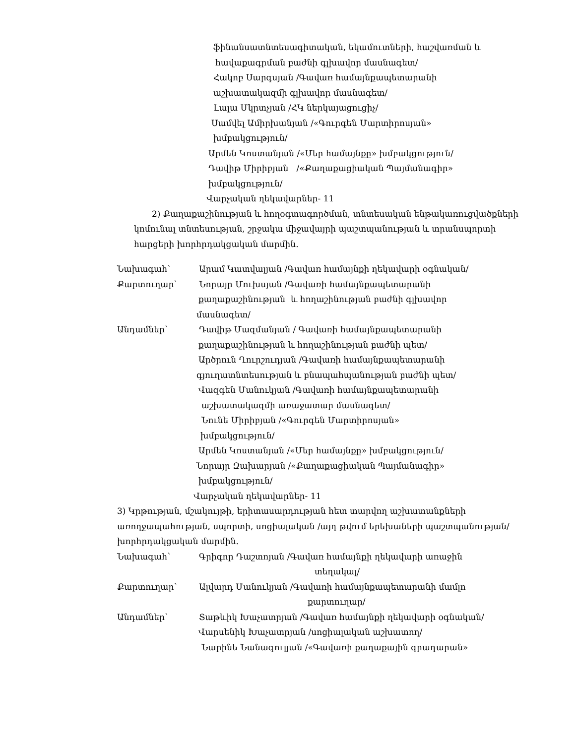ֆինանսատնտեսագիտական, եկամուտների, հաշվառման և
հավաքագրման բաժնի գլխավոր մասնագետ/
Հակոբ Սարգսյան /Գավառ համայնքապետարանի
աշխատակազմի գլխավոր մասնագետ/
Լալա Մկրտչյան /ՀԿ ներկայացուցիչ/
Սամվել Ամիրխանյան /«Գուրգեն Մարտիրոսյան»
խմբակցություն/
Արմեն Կոստանյան /«Մեր համայնքը» խմբակցություն/
Դավիթ Միրիբյան /«Քաղաքացիական Պայմանագիր»
խմբակցություն/
Վարչական ղեկավարներ- 11
2) Քաղաքաշինության և հողօգտագործման, տնտեսական ենթակառուցվածքների
կոմունալ տնտեսության, շրջակա միջավայրի պաշտպանության և տրանսպորտի
հարցերի խորհրդակցական մարմին.
Նախագահ՝ Արամ Կատվալյան /Գավառ համայնքի ղեկավարի օգնական/
Քարտուղար՝ Նորայր Մուխսյան /Գավառի համայնքապետարանի
քաղաքաշինության և հողաշինության բաժնի գլխավոր
մասնագետ/
Անդամներ՝ Դավիթ Մազմանյան / Գավառի համայնքապետարանի
քաղաքաշինության և հողաշինության բաժնի պետ/
Արծրուն Ղուրշուդյան /Գավառի համայնքապետարանի
գյուղատնտեսության և բնապահպանության բաժնի պետ/
Վազգեն Մանուկյան /Գավառի համայնքապետարանի
աշխատակազմի առաջատար մասնագետ/
Նունե Միրիբյան /«Գուրգեն Մարտիրոսյան»
խմբակցություն/
Արմեն Կոստանյան /«Մեր համայնքը» խմբակցություն/
Նորայր Զախարյան /«Քաղաքացիական Պայմանագիր»
խմբակցություն/
Վարչական ղեկավարներ- 11
3) Կրթության, մշակույթի, երիտասարդության հետ տարվող աշխատանքների
առողջապահության, սպորտի, սոցիալական /այդ թվում երեխաների պաշտպանության/
խորհրդակցական մարմին.
Նախագահ՝ Գրիգոր Դաշտոյան /Գավառ համայնքի ղեկավարի առաջին
տեղակալ/
Քարտուղար՝ Ալվարդ Մանուկյան /Գավառի համայնքապետարանի մամլո
քարտուղար/
Անդամներ՝ Տաթևիկ Խաչատրյան /Գավառ համայնքի ղեկավարի օգնական/
Վարսենիկ Խաչատրյան /սոցիալական աշխատող/
Նարինե Նանագուլյան /«Գավառի քաղաքային գրադարան»